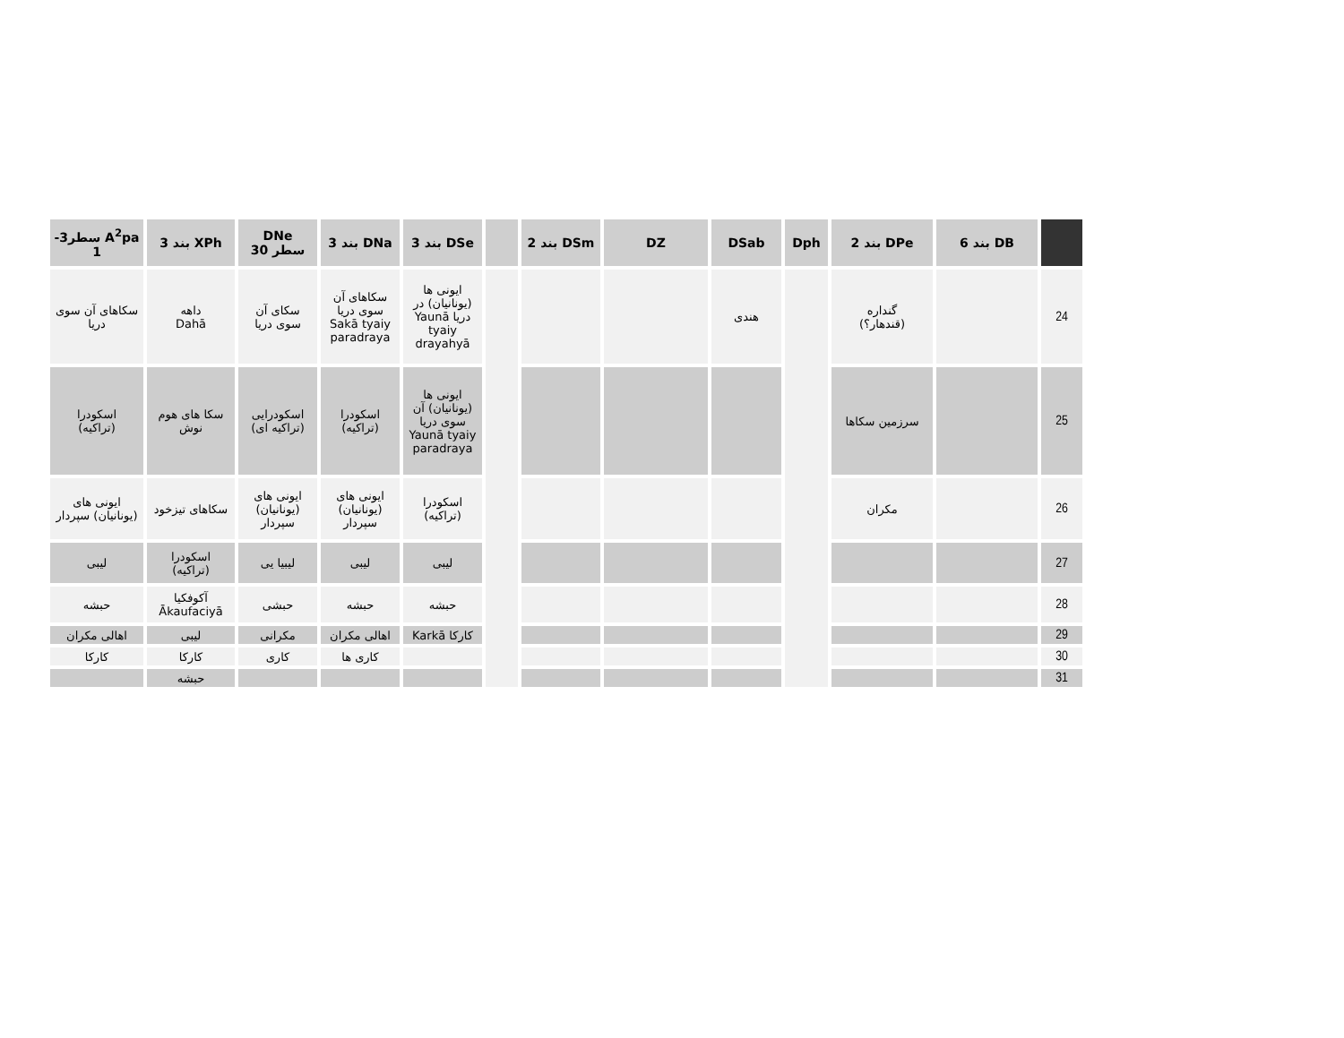| | DB بند 6 | DPe بند 2 | Dph | DSab | DZ | DSm بند 2 | | DSe بند 3 | DNa بند 3 | DNe سطر 30 | XPh بند 3 | A<sup>2</sup>pa سطر3-1 |
| --- | --- | --- | --- | --- | --- | --- | --- | --- | --- | --- | --- | --- |
| 24 | | گنداره (قندهار؟) | | هندی | | | | ایونی ها (یونانیان) در دریا Yaunā tyaiy drayahyā | سکاهای آن سوی دریا Sakā tyaiy paradraya | سکای آن سوی دریا | داهه Dahā | سکاهای آن سوی دریا |
| 25 | | سرزمین سکاها | | | | | | ایونی ها (یونانیان) آن سوی دریا Yaunā tyaiy paradraya | اسکودرا (تراکیه) | اسکودرایی (تراکیه ای) | سکا های هوم نوش | اسکودرا (تراکیه) |
| 26 | | مکران | | | | | | اسکودرا (تراکیه) | ایونی های (یونانیان) سپردار | ایونی های (یونانیان) سپردار | سکاهای تیزخود | ایونی های (یونانیان) سپردار |
| 27 | | | | | | | | لیبی | لیبی | لیبیا یی | اسکودرا (تراکیه) | لیبی |
| 28 | | | | | | | | حبشه | حبشه | حبشی | آکوفکیا Ākaufaciyā | حبشه |
| 29 | | | | | | | | کارکا Karkā | اهالی مکران | مکرانی | لیبی | اهالی مکران |
| 30 | | | | | | | | | کاری ها | کاری | کارکا | کارکا |
| 31 | | | | | | | | | | | حبشه | |